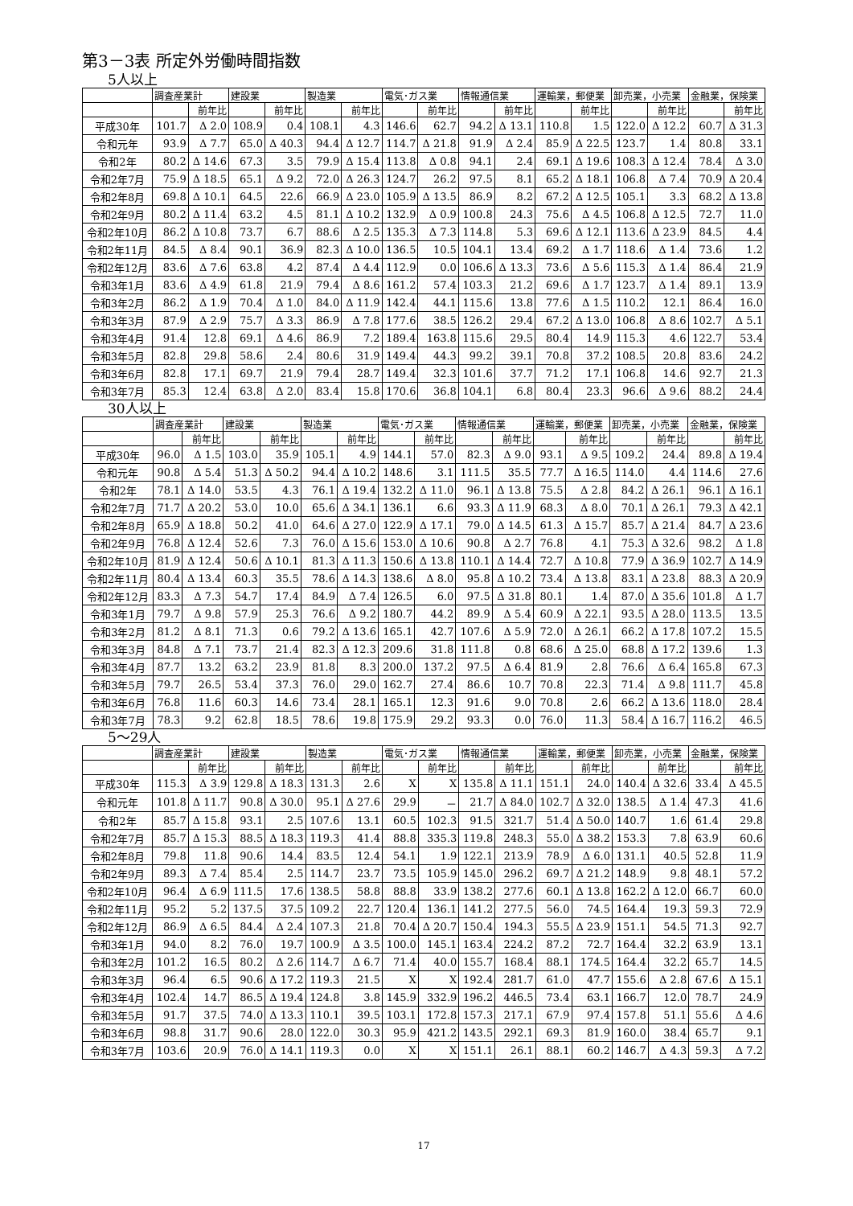第3－3表 所定外労働時間指数
5人以上
| | 調査産業計 | | 建設業 | | 製造業 | | 電気･ガス業 | | 情報通信業 | | 運輸業，郵便業 | | 卸売業，小売業 | | 金融業，保険業 | |
| --- | --- | --- | --- | --- | --- | --- | --- | --- | --- | --- | --- | --- | --- | --- | --- | --- |
| | | 前年比 | | 前年比 | | 前年比 | | 前年比 | | 前年比 | | 前年比 | | 前年比 | | 前年比 |
| 平成30年 | 101.7 | Δ 2.0 | 108.9 | 0.4 | 108.1 | 4.3 | 146.6 | 62.7 | 94.2 | Δ 13.1 | 110.8 | 1.5 | 122.0 | Δ 12.2 | 60.7 | Δ 31.3 |
| 令和元年 | 93.9 | Δ 7.7 | 65.0 | Δ 40.3 | 94.4 | Δ 12.7 | 114.7 | Δ 21.8 | 91.9 | Δ 2.4 | 85.9 | Δ 22.5 | 123.7 | 1.4 | 80.8 | 33.1 |
| 令和2年 | 80.2 | Δ 14.6 | 67.3 | 3.5 | 79.9 | Δ 15.4 | 113.8 | Δ 0.8 | 94.1 | 2.4 | 69.1 | Δ 19.6 | 108.3 | Δ 12.4 | 78.4 | Δ 3.0 |
| 令和2年7月 | 75.9 | Δ 18.5 | 65.1 | Δ 9.2 | 72.0 | Δ 26.3 | 124.7 | 26.2 | 97.5 | 8.1 | 65.2 | Δ 18.1 | 106.8 | Δ 7.4 | 70.9 | Δ 20.4 |
| 令和2年8月 | 69.8 | Δ 10.1 | 64.5 | 22.6 | 66.9 | Δ 23.0 | 105.9 | Δ 13.5 | 86.9 | 8.2 | 67.2 | Δ 12.5 | 105.1 | 3.3 | 68.2 | Δ 13.8 |
| 令和2年9月 | 80.2 | Δ 11.4 | 63.2 | 4.5 | 81.1 | Δ 10.2 | 132.9 | Δ 0.9 | 100.8 | 24.3 | 75.6 | Δ 4.5 | 106.8 | Δ 12.5 | 72.7 | 11.0 |
| 令和2年10月 | 86.2 | Δ 10.8 | 73.7 | 6.7 | 88.6 | Δ 2.5 | 135.3 | Δ 7.3 | 114.8 | 5.3 | 69.6 | Δ 12.1 | 113.6 | Δ 23.9 | 84.5 | 4.4 |
| 令和2年11月 | 84.5 | Δ 8.4 | 90.1 | 36.9 | 82.3 | Δ 10.0 | 136.5 | 10.5 | 104.1 | 13.4 | 69.2 | Δ 1.7 | 118.6 | Δ 1.4 | 73.6 | 1.2 |
| 令和2年12月 | 83.6 | Δ 7.6 | 63.8 | 4.2 | 87.4 | Δ 4.4 | 112.9 | 0.0 | 106.6 | Δ 13.3 | 73.6 | Δ 5.6 | 115.3 | Δ 1.4 | 86.4 | 21.9 |
| 令和3年1月 | 83.6 | Δ 4.9 | 61.8 | 21.9 | 79.4 | Δ 8.6 | 161.2 | 57.4 | 103.3 | 21.2 | 69.6 | Δ 1.7 | 123.7 | Δ 1.4 | 89.1 | 13.9 |
| 令和3年2月 | 86.2 | Δ 1.9 | 70.4 | Δ 1.0 | 84.0 | Δ 11.9 | 142.4 | 44.1 | 115.6 | 13.8 | 77.6 | Δ 1.5 | 110.2 | 12.1 | 86.4 | 16.0 |
| 令和3年3月 | 87.9 | Δ 2.9 | 75.7 | Δ 3.3 | 86.9 | Δ 7.8 | 177.6 | 38.5 | 126.2 | 29.4 | 67.2 | Δ 13.0 | 106.8 | Δ 8.6 | 102.7 | Δ 5.1 |
| 令和3年4月 | 91.4 | 12.8 | 69.1 | Δ 4.6 | 86.9 | 7.2 | 189.4 | 163.8 | 115.6 | 29.5 | 80.4 | 14.9 | 115.3 | 4.6 | 122.7 | 53.4 |
| 令和3年5月 | 82.8 | 29.8 | 58.6 | 2.4 | 80.6 | 31.9 | 149.4 | 44.3 | 99.2 | 39.1 | 70.8 | 37.2 | 108.5 | 20.8 | 83.6 | 24.2 |
| 令和3年6月 | 82.8 | 17.1 | 69.7 | 21.9 | 79.4 | 28.7 | 149.4 | 32.3 | 101.6 | 37.7 | 71.2 | 17.1 | 106.8 | 14.6 | 92.7 | 21.3 |
| 令和3年7月 | 85.3 | 12.4 | 63.8 | Δ 2.0 | 83.4 | 15.8 | 170.6 | 36.8 | 104.1 | 6.8 | 80.4 | 23.3 | 96.6 | Δ 9.6 | 88.2 | 24.4 |
30人以上
| | 調査産業計 | | 建設業 | | 製造業 | | 電気･ガス業 | | 情報通信業 | | 運輸業，郵便業 | | 卸売業，小売業 | | 金融業，保険業 | |
| --- | --- | --- | --- | --- | --- | --- | --- | --- | --- | --- | --- | --- | --- | --- | --- | --- |
| | | 前年比 | | 前年比 | | 前年比 | | 前年比 | | 前年比 | | 前年比 | | 前年比 | | 前年比 |
| 平成30年 | 96.0 | Δ 1.5 | 103.0 | 35.9 | 105.1 | 4.9 | 144.1 | 57.0 | 82.3 | Δ 9.0 | 93.1 | Δ 9.5 | 109.2 | 24.4 | 89.8 | Δ 19.4 |
| 令和元年 | 90.8 | Δ 5.4 | 51.3 | Δ 50.2 | 94.4 | Δ 10.2 | 148.6 | 3.1 | 111.5 | 35.5 | 77.7 | Δ 16.5 | 114.0 | 4.4 | 114.6 | 27.6 |
| 令和2年 | 78.1 | Δ 14.0 | 53.5 | 4.3 | 76.1 | Δ 19.4 | 132.2 | Δ 11.0 | 96.1 | Δ 13.8 | 75.5 | Δ 2.8 | 84.2 | Δ 26.1 | 96.1 | Δ 16.1 |
| 令和2年7月 | 71.7 | Δ 20.2 | 53.0 | 10.0 | 65.6 | Δ 34.1 | 136.1 | 6.6 | 93.3 | Δ 11.9 | 68.3 | Δ 8.0 | 70.1 | Δ 26.1 | 79.3 | Δ 42.1 |
| 令和2年8月 | 65.9 | Δ 18.8 | 50.2 | 41.0 | 64.6 | Δ 27.0 | 122.9 | Δ 17.1 | 79.0 | Δ 14.5 | 61.3 | Δ 15.7 | 85.7 | Δ 21.4 | 84.7 | Δ 23.6 |
| 令和2年9月 | 76.8 | Δ 12.4 | 52.6 | 7.3 | 76.0 | Δ 15.6 | 153.0 | Δ 10.6 | 90.8 | Δ 2.7 | 76.8 | 4.1 | 75.3 | Δ 32.6 | 98.2 | Δ 1.8 |
| 令和2年10月 | 81.9 | Δ 12.4 | 50.6 | Δ 10.1 | 81.3 | Δ 11.3 | 150.6 | Δ 13.8 | 110.1 | Δ 14.4 | 72.7 | Δ 10.8 | 77.9 | Δ 36.9 | 102.7 | Δ 14.9 |
| 令和2年11月 | 80.4 | Δ 13.4 | 60.3 | 35.5 | 78.6 | Δ 14.3 | 138.6 | Δ 8.0 | 95.8 | Δ 10.2 | 73.4 | Δ 13.8 | 83.1 | Δ 23.8 | 88.3 | Δ 20.9 |
| 令和2年12月 | 83.3 | Δ 7.3 | 54.7 | 17.4 | 84.9 | Δ 7.4 | 126.5 | 6.0 | 97.5 | Δ 31.8 | 80.1 | 1.4 | 87.0 | Δ 35.6 | 101.8 | Δ 1.7 |
| 令和3年1月 | 79.7 | Δ 9.8 | 57.9 | 25.3 | 76.6 | Δ 9.2 | 180.7 | 44.2 | 89.9 | Δ 5.4 | 60.9 | Δ 22.1 | 93.5 | Δ 28.0 | 113.5 | 13.5 |
| 令和3年2月 | 81.2 | Δ 8.1 | 71.3 | 0.6 | 79.2 | Δ 13.6 | 165.1 | 42.7 | 107.6 | Δ 5.9 | 72.0 | Δ 26.1 | 66.2 | Δ 17.8 | 107.2 | 15.5 |
| 令和3年3月 | 84.8 | Δ 7.1 | 73.7 | 21.4 | 82.3 | Δ 12.3 | 209.6 | 31.8 | 111.8 | 0.8 | 68.6 | Δ 25.0 | 68.8 | Δ 17.2 | 139.6 | 1.3 |
| 令和3年4月 | 87.7 | 13.2 | 63.2 | 23.9 | 81.8 | 8.3 | 200.0 | 137.2 | 97.5 | Δ 6.4 | 81.9 | 2.8 | 76.6 | Δ 6.4 | 165.8 | 67.3 |
| 令和3年5月 | 79.7 | 26.5 | 53.4 | 37.3 | 76.0 | 29.0 | 162.7 | 27.4 | 86.6 | 10.7 | 70.8 | 22.3 | 71.4 | Δ 9.8 | 111.7 | 45.8 |
| 令和3年6月 | 76.8 | 11.6 | 60.3 | 14.6 | 73.4 | 28.1 | 165.1 | 12.3 | 91.6 | 9.0 | 70.8 | 2.6 | 66.2 | Δ 13.6 | 118.0 | 28.4 |
| 令和3年7月 | 78.3 | 9.2 | 62.8 | 18.5 | 78.6 | 19.8 | 175.9 | 29.2 | 93.3 | 0.0 | 76.0 | 11.3 | 58.4 | Δ 16.7 | 116.2 | 46.5 |
5～29人
| | 調査産業計 | | 建設業 | | 製造業 | | 電気･ガス業 | | 情報通信業 | | 運輸業，郵便業 | | 卸売業，小売業 | | 金融業，保険業 | |
| --- | --- | --- | --- | --- | --- | --- | --- | --- | --- | --- | --- | --- | --- | --- | --- | --- |
| | | 前年比 | | 前年比 | | 前年比 | | 前年比 | | 前年比 | | 前年比 | | 前年比 | | 前年比 |
| 平成30年 | 115.3 | Δ 3.9 | 129.8 | Δ 18.3 | 131.3 | 2.6 | X | X | 135.8 | Δ 11.1 | 151.1 | 24.0 | 140.4 | Δ 32.6 | 33.4 | Δ 45.5 |
| 令和元年 | 101.8 | Δ 11.7 | 90.8 | Δ 30.0 | 95.1 | Δ 27.6 | 29.9 | － | 21.7 | Δ 84.0 | 102.7 | Δ 32.0 | 138.5 | Δ 1.4 | 47.3 | 41.6 |
| 令和2年 | 85.7 | Δ 15.8 | 93.1 | 2.5 | 107.6 | 13.1 | 60.5 | 102.3 | 91.5 | 321.7 | 51.4 | Δ 50.0 | 140.7 | 1.6 | 61.4 | 29.8 |
| 令和2年7月 | 85.7 | Δ 15.3 | 88.5 | Δ 18.3 | 119.3 | 41.4 | 88.8 | 335.3 | 119.8 | 248.3 | 55.0 | Δ 38.2 | 153.3 | 7.8 | 63.9 | 60.6 |
| 令和2年8月 | 79.8 | 11.8 | 90.6 | 14.4 | 83.5 | 12.4 | 54.1 | 1.9 | 122.1 | 213.9 | 78.9 | Δ 6.0 | 131.1 | 40.5 | 52.8 | 11.9 |
| 令和2年9月 | 89.3 | Δ 7.4 | 85.4 | 2.5 | 114.7 | 23.7 | 73.5 | 105.9 | 145.0 | 296.2 | 69.7 | Δ 21.2 | 148.9 | 9.8 | 48.1 | 57.2 |
| 令和2年10月 | 96.4 | Δ 6.9 | 111.5 | 17.6 | 138.5 | 58.8 | 88.8 | 33.9 | 138.2 | 277.6 | 60.1 | Δ 13.8 | 162.2 | Δ 12.0 | 66.7 | 60.0 |
| 令和2年11月 | 95.2 | 5.2 | 137.5 | 37.5 | 109.2 | 22.7 | 120.4 | 136.1 | 141.2 | 277.5 | 56.0 | 74.5 | 164.4 | 19.3 | 59.3 | 72.9 |
| 令和2年12月 | 86.9 | Δ 6.5 | 84.4 | Δ 2.4 | 107.3 | 21.8 | 70.4 | Δ 20.7 | 150.4 | 194.3 | 55.5 | Δ 23.9 | 151.1 | 54.5 | 71.3 | 92.7 |
| 令和3年1月 | 94.0 | 8.2 | 76.0 | 19.7 | 100.9 | Δ 3.5 | 100.0 | 145.1 | 163.4 | 224.2 | 87.2 | 72.7 | 164.4 | 32.2 | 63.9 | 13.1 |
| 令和3年2月 | 101.2 | 16.5 | 80.2 | Δ 2.6 | 114.7 | Δ 6.7 | 71.4 | 40.0 | 155.7 | 168.4 | 88.1 | 174.5 | 164.4 | 32.2 | 65.7 | 14.5 |
| 令和3年3月 | 96.4 | 6.5 | 90.6 | Δ 17.2 | 119.3 | 21.5 | X | X | 192.4 | 281.7 | 61.0 | 47.7 | 155.6 | Δ 2.8 | 67.6 | Δ 15.1 |
| 令和3年4月 | 102.4 | 14.7 | 86.5 | Δ 19.4 | 124.8 | 3.8 | 145.9 | 332.9 | 196.2 | 446.5 | 73.4 | 63.1 | 166.7 | 12.0 | 78.7 | 24.9 |
| 令和3年5月 | 91.7 | 37.5 | 74.0 | Δ 13.3 | 110.1 | 39.5 | 103.1 | 172.8 | 157.3 | 217.1 | 67.9 | 97.4 | 157.8 | 51.1 | 55.6 | Δ 4.6 |
| 令和3年6月 | 98.8 | 31.7 | 90.6 | 28.0 | 122.0 | 30.3 | 95.9 | 421.2 | 143.5 | 292.1 | 69.3 | 81.9 | 160.0 | 38.4 | 65.7 | 9.1 |
| 令和3年7月 | 103.6 | 20.9 | 76.0 | Δ 14.1 | 119.3 | 0.0 | X | X | 151.1 | 26.1 | 88.1 | 60.2 | 146.7 | Δ 4.3 | 59.3 | Δ 7.2 |
17